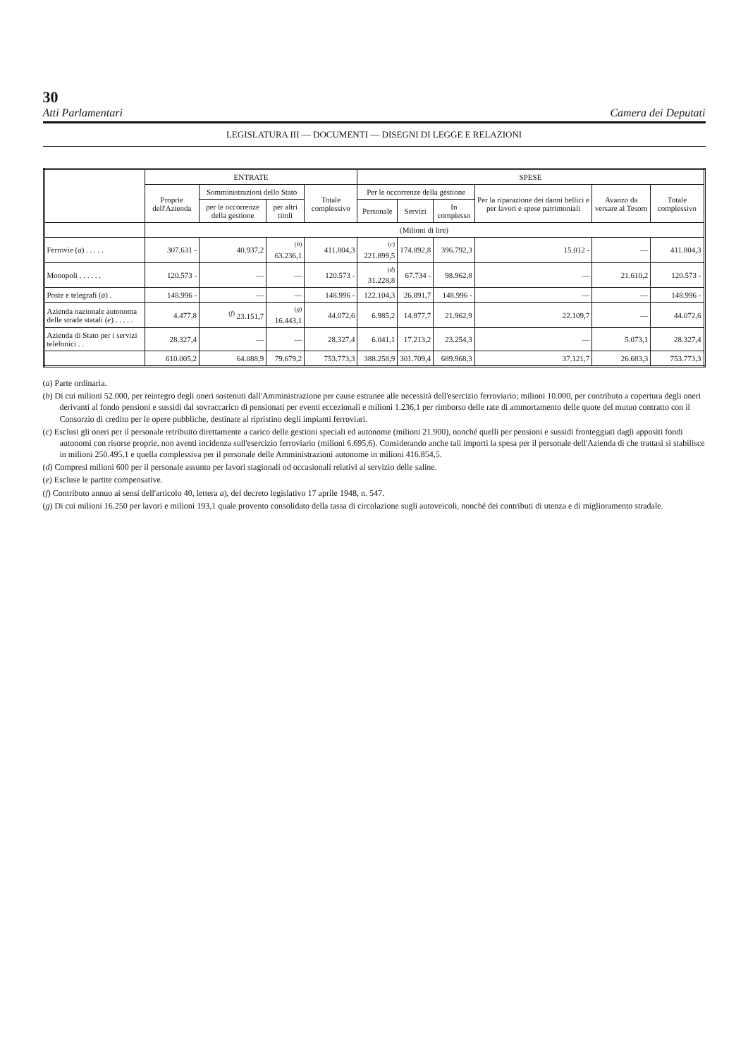30
Atti Parlamentari Camera dei Deputati
LEGISLATURA III — DOCUMENTI — DISEGNI DI LEGGE E RELAZIONI
| | ENTRATE | | | | SPESE | | | | | |
| --- | --- | --- | --- | --- | --- | --- | --- | --- | --- | --- |
| | Proprie dell'Azienda | Somministrazioni dello Stato | | Totale complessivo | Per le occorrenze della gestione | | | Per la riparazione dei danni bellici e per lavori e spese patrimoniali | Avanzo da versare al Tesoro | Totale complessivo |
| | | per le occorrenze della gestione | per altri titoli | | Personale | Servizi | In complesso | | | |
| | (Milioni di lire) | | | | | | | | | |
| Ferrovie ( a ) . . . . . | 307.631 - | 40.937,2 | <sup>(b)</sup> 63.236,1 | 411.804,3 | <sup>(c)</sup> 221.899,5 | 174.892,8 | 396.792,3 | 15.012 - | — | 411.804,3 |
| Monopoli . . . . . . | 120.573 - | — | — | 120.573 - | <sup>(d)</sup> 31.228,8 | 67.734 - | 98.962,8 | — | 21.610,2 | 120.573 - |
| Poste e telegrafi ( a ) . | 148.996 - | — | — | 148.996 - | 122.104,3 | 26.891,7 | 148.996 - | — | — | 148.996 - |
| Azienda nazionale autonoma delle strade statali ( e ) . . . . . | 4.477,8 | <sup>(f)</sup> 23.151,7 | <sup>(g)</sup> 16.443,1 | 44.072,6 | 6.985,2 | 14.977,7 | 21.962,9 | 22.109,7 | — | 44.072,6 |
| Azienda di Stato per i servizi telefonici . . | 28.327,4 | — | — | 28.327,4 | 6.041,1 | 17.213,2 | 23.254,3 | — | 5.073,1 | 28.327,4 |
| | 610.005,2 | 64.088,9 | 79.679,2 | 753.773,3 | 388.258,9 | 301.709,4 | 689.968,3 | 37.121,7 | 26.683,3 | 753.773,3 |
(a) Parte ordinaria.
(b) Di cui milioni 52.000, per reintegro degli oneri sostenuti dall'Amministrazione per cause estranee alle necessità dell'esercizio ferroviario; milioni 10.000, per contributo a copertura degli oneri derivanti al fondo pensioni e sussidi dal sovraccarico di pensionati per eventi eccezionali e milioni 1.236,1 per rimborso delle rate di ammortamento delle quote del mutuo contratto con il Consorzio di credito per le opere pubbliche, destinate al ripristino degli impianti ferroviari.
(c) Esclusi gli oneri per il personale retribuito direttamente a carico delle gestioni speciali ed autonome (milioni 21.900), nonché quelli per pensioni e sussidi fronteggiati dagli appositi fondi autonomi con risorse proprie, non aventi incidenza sull'esercizio ferroviario (milioni 6.695,6). Considerando anche tali importi la spesa per il personale dell'Azienda di che trattasi si stabilisce in milioni 250.495,1 e quella complessiva per il personale delle Amministrazioni autonome in milioni 416.854,5.
(d) Compresi milioni 600 per il personale assunto per lavori stagionali od occasionali relativi al servizio delle saline.
(e) Escluse le partite compensative.
(f) Contributo annuo ai sensi dell'articolo 40, lettera a), del decreto legislativo 17 aprile 1948, n. 547.
(g) Di cui milioni 16.250 per lavori e milioni 193,1 quale provento consolidato della tassa di circolazione sugli autoveicoli, nonché dei contributi di utenza e di miglioramento stradale.